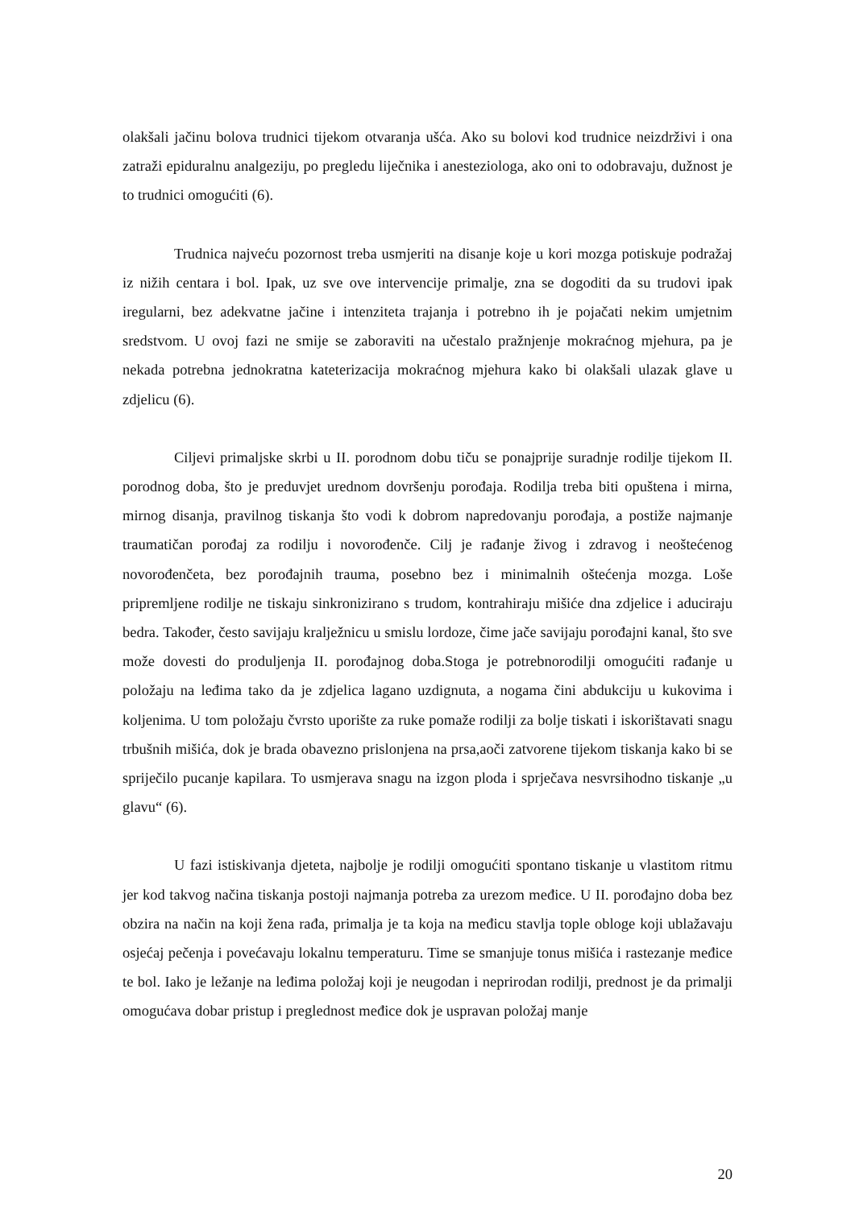olakšali jačinu bolova trudnici tijekom otvaranja ušća. Ako su bolovi kod trudnice neizdrživi i ona zatraži epiduralnu analgeziju, po pregledu liječnika i anesteziologa, ako oni to odobravaju, dužnost je to trudnici omogućiti (6).
Trudnica najveću pozornost treba usmjeriti na disanje koje u kori mozga potiskuje podražaj iz nižih centara i bol. Ipak, uz sve ove intervencije primalje, zna se dogoditi da su trudovi ipak iregularni, bez adekvatne jačine i intenziteta trajanja i potrebno ih je pojačati nekim umjetnim sredstvom. U ovoj fazi ne smije se zaboraviti na učestalo pražnjenje mokraćnog mjehura, pa je nekada potrebna jednokratna kateterizacija mokraćnog mjehura kako bi olakšali ulazak glave u zdjelicu (6).
Ciljevi primaljske skrbi u II. porodnom dobu tiču se ponajprije suradnje rodilje tijekom II. porodnog doba, što je preduvjet urednom dovršenju porođaja. Rodilja treba biti opuštena i mirna, mirnog disanja, pravilnog tiskanja što vodi k dobrom napredovanju porođaja, a postiže najmanje traumatičan porođaj za rodilju i novorođenče. Cilj je rađanje živog i zdravog i neoštećenog novorođenčeta, bez porođajnih trauma, posebno bez i minimalnih oštećenja mozga. Loše pripremljene rodilje ne tiskaju sinkronizirano s trudom, kontrahiraju mišiće dna zdjelice i aduciraju bedra. Također, često savijaju kralježnicu u smislu lordoze, čime jače savijaju porođajni kanal, što sve može dovesti do produljenja II. porođajnog doba.Stoga je potrebnorodilji omogućiti rađanje u položaju na leđima tako da je zdjelica lagano uzdignuta, a nogama čini abdukciju u kukovima i koljenima. U tom položaju čvrsto uporište za ruke pomaže rodilji za bolje tiskati i iskorištavati snagu trbušnih mišića, dok je brada obavezno prislonjena na prsa,aoči zatvorene tijekom tiskanja kako bi se spriječilo pucanje kapilara. To usmjerava snagu na izgon ploda i sprječava nesvrsihodno tiskanje „u glavu“ (6).
U fazi istiskivanja djeteta, najbolje je rodilji omogućiti spontano tiskanje u vlastitom ritmu jer kod takvog načina tiskanja postoji najmanja potreba za urezom međice. U II. porođajno doba bez obzira na način na koji žena rađa, primalja je ta koja na međicu stavlja tople obloge koji ublažavaju osjećaj pečenja i povećavaju lokalnu temperaturu. Time se smanjuje tonus mišića i rastezanje međice te bol. Iako je ležanje na leđima položaj koji je neugodan i neprirodan rodilji, prednost je da primalji omogućava dobar pristup i preglednost međice dok je uspravan položaj manje
20